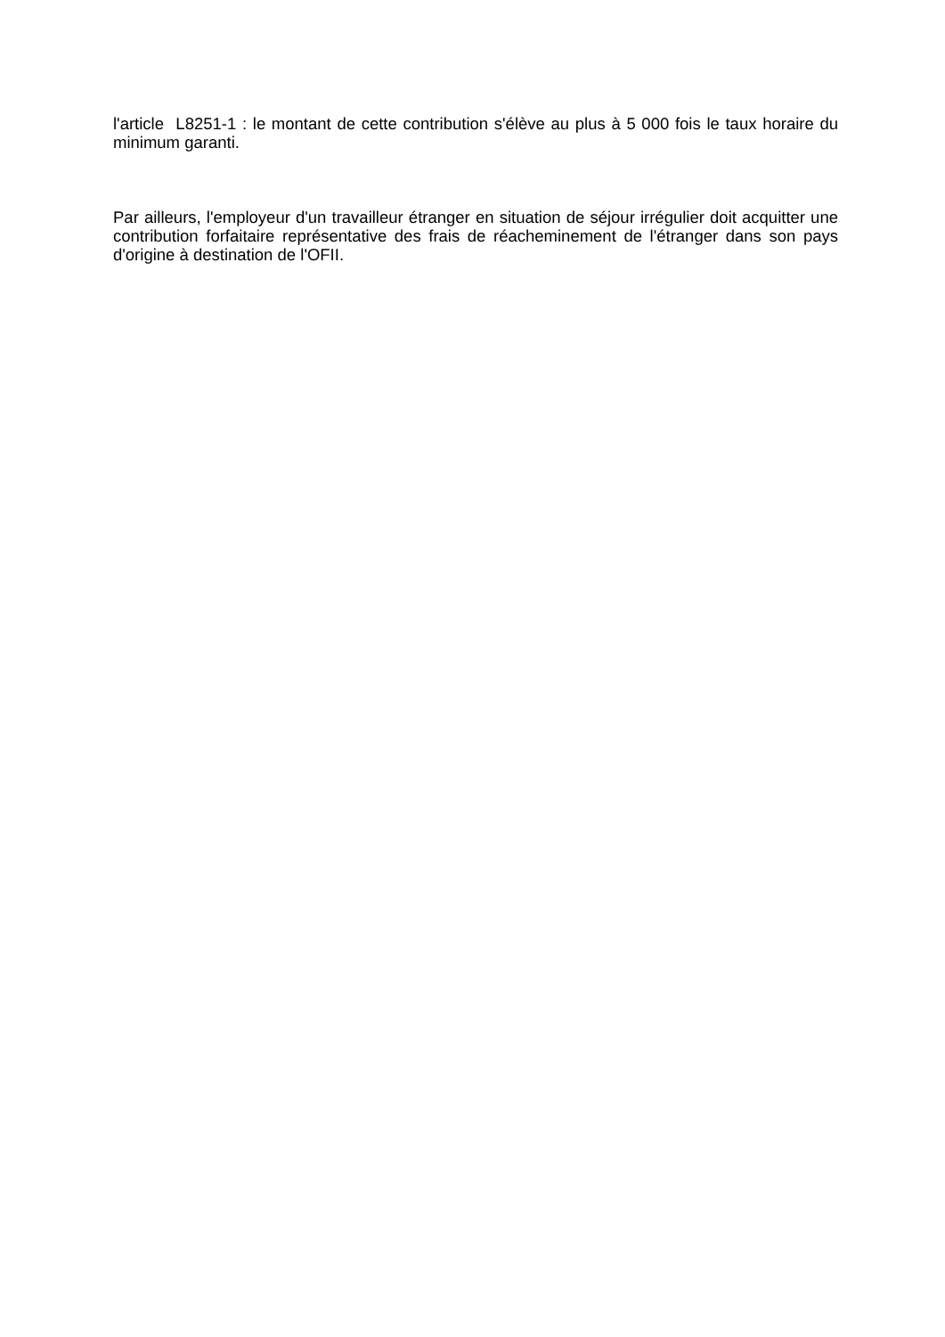l'article L8251-1 : le montant de cette contribution s'élève au plus à 5 000 fois le taux horaire du minimum garanti.
Par ailleurs, l'employeur d'un travailleur étranger en situation de séjour irrégulier doit acquitter une contribution forfaitaire représentative des frais de réacheminement de l'étranger dans son pays d'origine à destination de l'OFII.